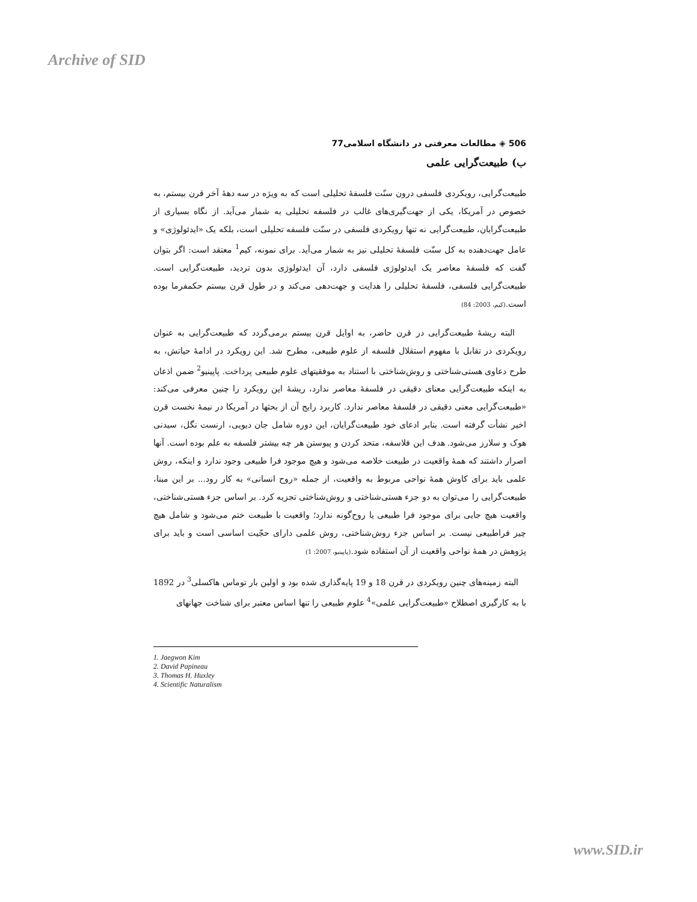Archive of SID
506 ◈ مطالعات معرفتی در دانشگاه اسلامی77
ب) طبیعت‌گرایی علمی
طبیعت‌گرایی، رویکردی فلسفی درون سنّت فلسفهٔ تحلیلی است که به ویژه در سه دههٔ آخر قرن بیستم، به خصوص در آمریکا، یکی از جهت‌گیری‌های غالب در فلسفه تحلیلی به شمار می‌آید. از نگاه بسیاری از طبیعت‌گرایان، طبیعت‌گرایی نه تنها رویکردی فلسفی در سنّت فلسفه تحلیلی است، بلکه یک «ایدئولوژی» و عامل جهت‌دهنده به کل سنّت فلسفهٔ تحلیلی نیز به شمار می‌آید. برای نمونه، کیم<sup>1</sup> معتقد است: اگر بتوان گفت که فلسفهٔ معاصر یک ایدئولوژی فلسفی دارد، آن ایدئولوژی بدون تردید، طبیعت‌گرایی است. طبیعت‌گرایی فلسفی، فلسفهٔ تحلیلی را هدایت و جهت‌دهی می‌کند و در طول قرن بیستم حکمفرما بوده است.(کیم، 2003: 84)
البته ریشهٔ طبیعت‌گرایی در قرن حاضر، به اوایل قرن بیستم برمی‌گردد که طبیعت‌گرایی به عنوان رویکردی در تقابل با مفهوم استقلال فلسفه از علوم طبیعی، مطرح شد. این رویکرد در ادامهٔ حیاتش، به طرح دعاوی هستی‌شناختی و روش‌شناختی با استناد به موفقیتهای علوم طبیعی پرداخت. پاپینیو<sup>2</sup> ضمن اذعان به اینکه طبیعت‌گرایی معنای دقیقی در فلسفهٔ معاصر ندارد، ریشهٔ این رویکرد را چنین معرفی می‌کند: «طبیعت‌گرایی معنی دقیقی در فلسفهٔ معاصر ندارد. کاربرد رایج آن از بحثها در آمریکا در نیمهٔ نخست قرن اخیر نشأت گرفته است. بنابر ادعای خود طبیعت‌گرایان، این دوره شامل جان دیویی، ارنست نگل، سیدنی هوک و سلارز می‌شود. هدف این فلاسفه، متحد کردن و پیوستن هر چه بیشتر فلسفه به علم بوده است. آنها اصرار داشتند که همهٔ واقعیت در طبیعت خلاصه می‌شود و هیچ موجود فرا طبیعی وجود ندارد و اینکه، روش علمی باید برای کاوش همهٔ نواحی مربوط به واقعیت، از جمله «روح انسانی» به کار رود... بر این مبنا، طبیعت‌گرایی را می‌توان به دو جزء هستی‌شناختی و روش‌شناختی تجزیه کرد. بر اساس جزء هستی‌شناختی، واقعیت هیچ جایی برای موجود فرا طبیعی یا روح‌گونه ندارد؛ واقعیت با طبیعت ختم می‌شود و شامل هیچ چیز فراطبیعی نیست. بر اساس جزء روش‌شناختی، روش علمی دارای حجّیت اساسی است و باید برای پژوهش در همهٔ نواحی واقعیت از آن استفاده شود.(پاپینیو، 2007: 1)
البته زمینه‌های چنین رویکردی در قرن 18 و 19 پایه‌گذاری شده بود و اولین بار توماس هاکسلی<sup>3</sup> در 1892 با به کارگیری اصطلاح «طبیعت‌گرایی علمی»<sup>4</sup> علوم طبیعی را تنها اساس معتبر برای شناخت جهانهای
1. Jaegwon Kim
2. David Papineau
3. Thomas H. Huxley
4. Scientific Naturalism
www.SID.ir